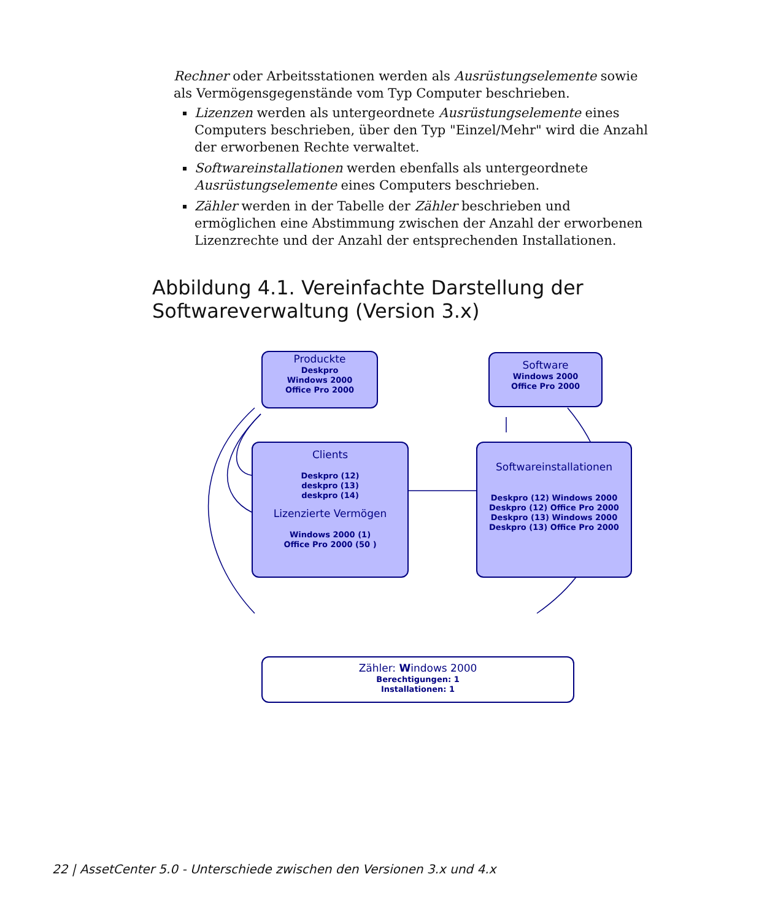Rechner oder Arbeitsstationen werden als Ausrüstungselemente sowie als Vermögensgegenstände vom Typ Computer beschrieben.
Lizenzen werden als untergeordnete Ausrüstungselemente eines Computers beschrieben, über den Typ "Einzel/Mehr" wird die Anzahl der erworbenen Rechte verwaltet.
Softwareinstallationen werden ebenfalls als untergeordnete Ausrüstungselemente eines Computers beschrieben.
Zähler werden in der Tabelle der Zähler beschrieben und ermöglichen eine Abstimmung zwischen der Anzahl der erworbenen Lizenzrechte und der Anzahl der entsprechenden Installationen.
Abbildung 4.1. Vereinfachte Darstellung der Softwareverwaltung (Version 3.x)
Produckte
Deskpro
Windows 2000
Office Pro 2000
Software
Windows 2000
Office Pro 2000
Clients
Deskpro (12)
deskpro (13)
deskpro (14)
Lizenzierte Vermögen
Windows 2000 (1)
Office Pro 2000 (50 )
Softwareinstallationen
Deskpro (12) Windows 2000
Deskpro (12) Office Pro 2000
Deskpro (13) Windows 2000
Deskpro (13) Office Pro 2000
Zähler: Windows 2000
Berechtigungen: 1
Installationen: 1
22 | AssetCenter 5.0 - Unterschiede zwischen den Versionen 3.x und 4.x